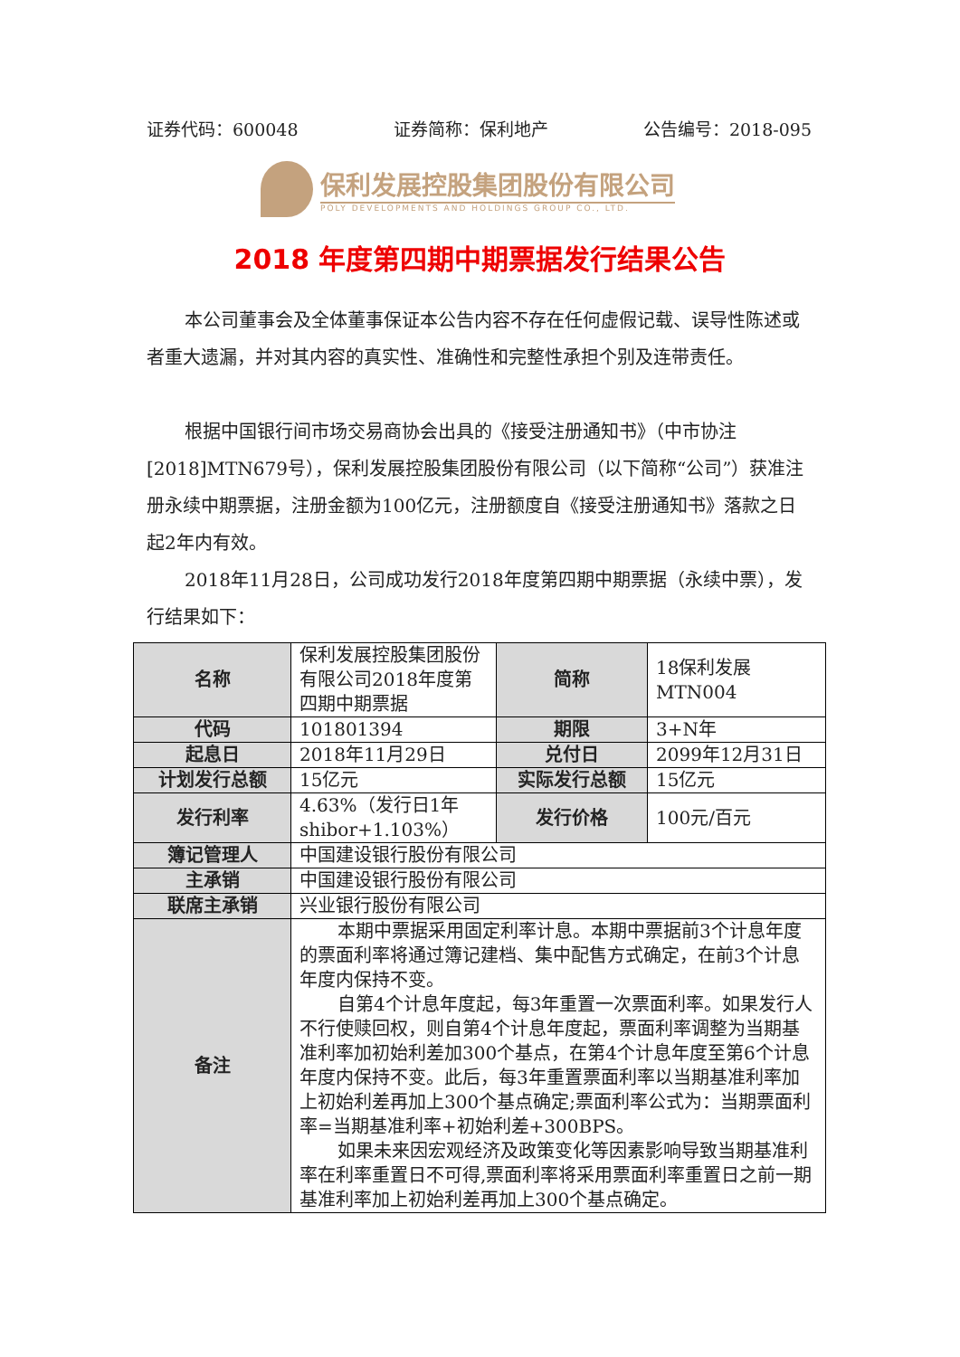证券代码：600048 证券简称：保利地产 公告编号：2018-095
保利发展控股集团股份有限公司
POLY DEVELOPMENTS AND HOLDINGS GROUP CO., LTD.
2018 年度第四期中期票据发行结果公告
本公司董事会及全体董事保证本公告内容不存在任何虚假记载、误导性陈述或者重大遗漏，并对其内容的真实性、准确性和完整性承担个别及连带责任。
根据中国银行间市场交易商协会出具的《接受注册通知书》（中市协注[2018]MTN679号），保利发展控股集团股份有限公司（以下简称“公司”）获准注册永续中期票据，注册金额为100亿元，注册额度自《接受注册通知书》落款之日起2年内有效。
2018年11月28日，公司成功发行2018年度第四期中期票据（永续中票），发行结果如下：
| 名称 | 保利发展控股集团股份有限公司2018年度第四期中期票据 | 简称 | 18保利发展MTN004 |
| 代码 | 101801394 | 期限 | 3+N年 |
| 起息日 | 2018年11月29日 | 兑付日 | 2099年12月31日 |
| 计划发行总额 | 15亿元 | 实际发行总额 | 15亿元 |
| 发行利率 | 4.63%（发行日1年shibor+1.103%） | 发行价格 | 100元/百元 |
| 簿记管理人 | 中国建设银行股份有限公司 | | |
| 主承销 | 中国建设银行股份有限公司 | | |
| 联席主承销 | 兴业银行股份有限公司 | | |
| 备注 | 本期中票据采用固定利率计息。本期中票据前3个计息年度的票面利率将通过簿记建档、集中配售方式确定，在前3个计息年度内保持不变。 自第4个计息年度起，每3年重置一次票面利率。如果发行人不行使赎回权，则自第4个计息年度起，票面利率调整为当期基准利率加初始利差加300个基点，在第4个计息年度至第6个计息年度内保持不变。此后，每3年重置票面利率以当期基准利率加上初始利差再加上300个基点确定;票面利率公式为：当期票面利率=当期基准利率+初始利差+300BPS。 如果未来因宏观经济及政策变化等因素影响导致当期基准利率在利率重置日不可得,票面利率将采用票面利率重置日之前一期基准利率加上初始利差再加上300个基点确定。 | | |